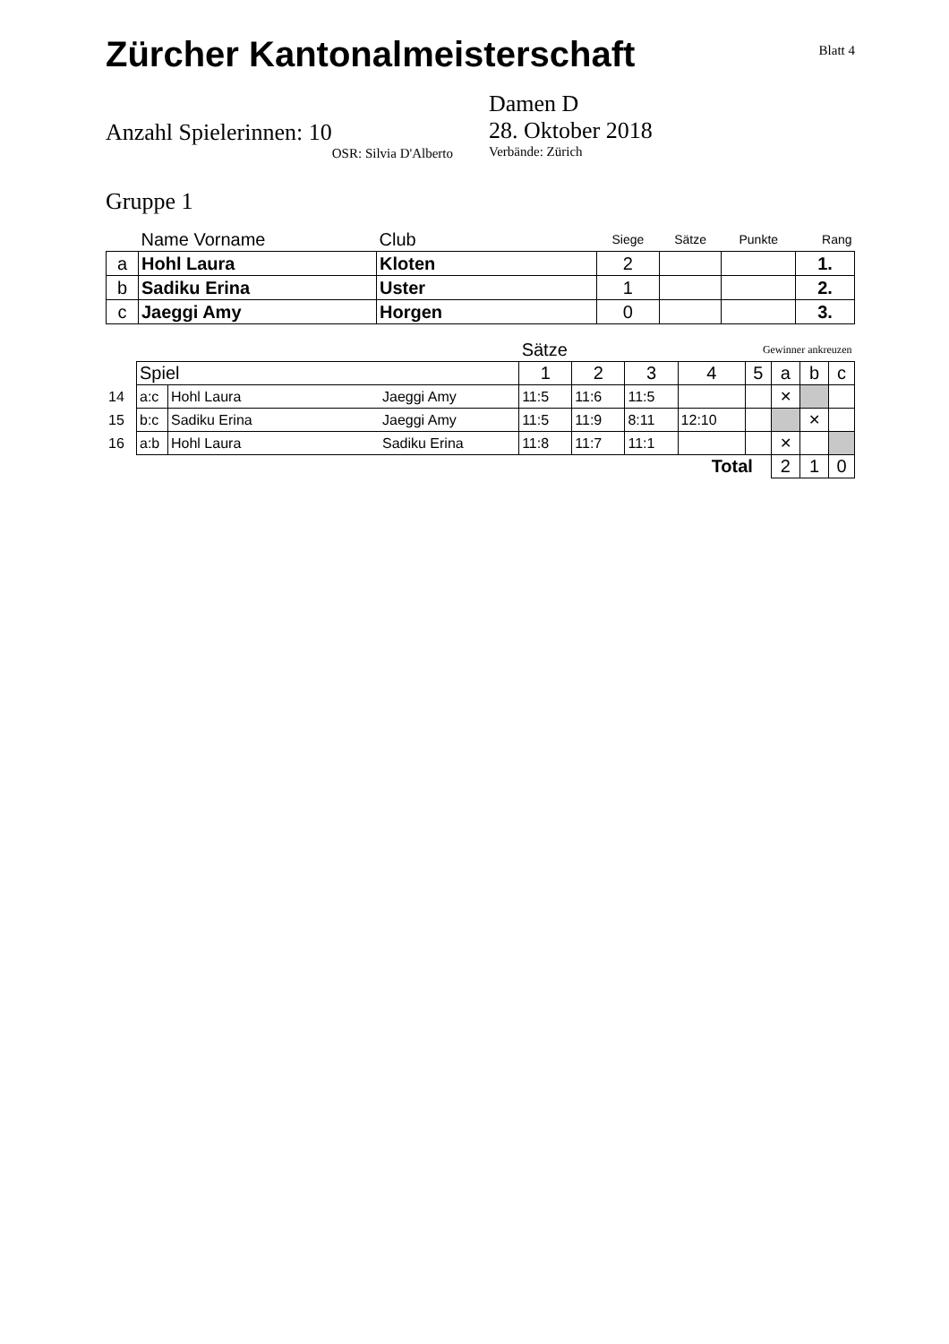Zürcher Kantonalmeisterschaft
Blatt 4
Anzahl Spielerinnen: 10
OSR: Silvia D'Alberto
Damen D
28. Oktober 2018
Verbände: Zürich
Gruppe 1
| | Name Vorname | Club | Siege | Sätze | Punkte | Rang |
| a | Hohl Laura | Kloten | 2 | | | 1. |
| b | Sadiku Erina | Uster | 1 | | | 2. |
| c | Jaeggi Amy | Horgen | 0 | | | 3. |
| | | | | Sätze | | | Gewinner ankreuzen | | | | |
| | Spiel | | | 1 | 2 | 3 | 4 | 5 | a | b | c |
| 14 | a:c | Hohl Laura | Jaeggi Amy | 11:5 | 11:6 | 11:5 | | | ✕ | | |
| 15 | b:c | Sadiku Erina | Jaeggi Amy | 11:5 | 11:9 | 8:11 | 12:10 | | | ✕ | |
| 16 | a:b | Hohl Laura | Sadiku Erina | 11:8 | 11:7 | 11:1 | | | ✕ | | |
| Total | | | | | | | | | 2 | 1 | 0 |